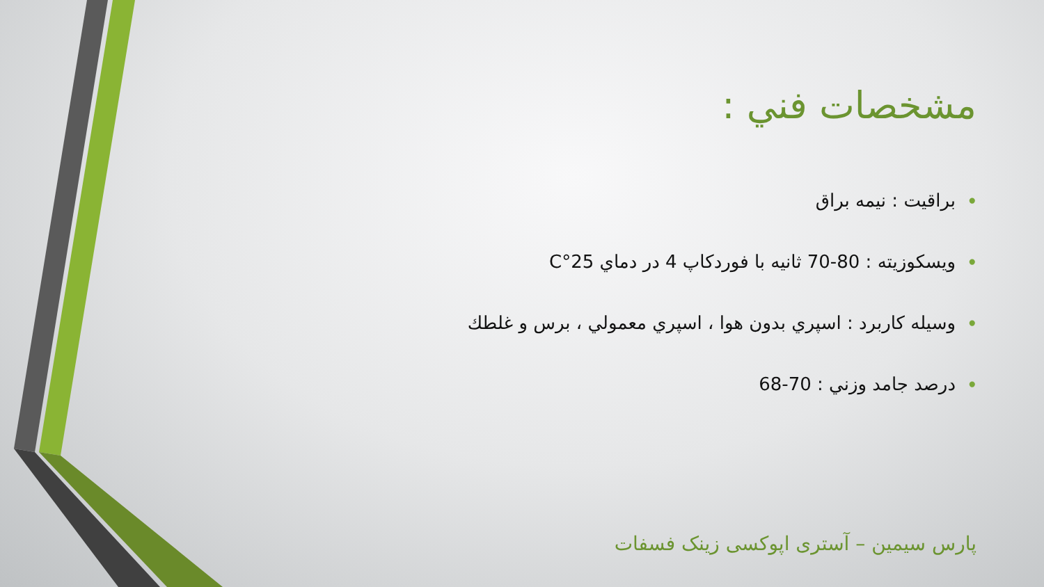مشخصات فني :
• براقيت : نيمه براق
• ويسكوزيته : 80-70 ثانيه با فوردكاپ 4 در دماي 25°C
• وسيله كاربرد : اسپري بدون هوا ، اسپري معمولي ، برس و غلطك
• درصد جامد وزني : 70-68
پارس سیمین – آستری اپوکسی زینک فسفات